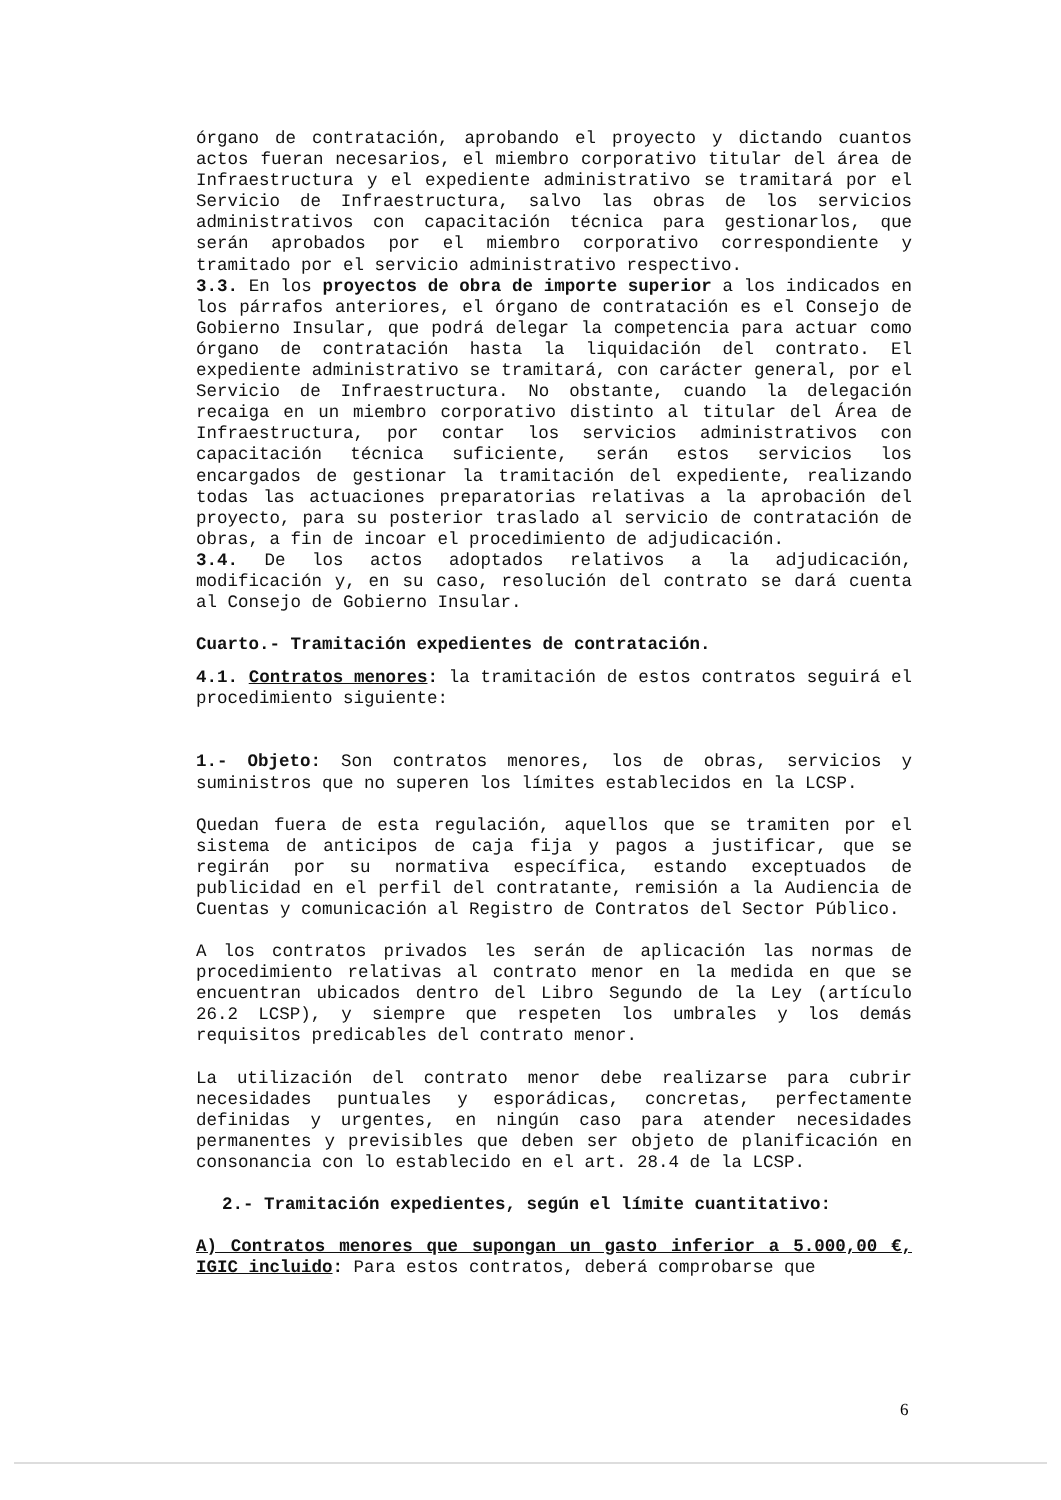órgano de contratación, aprobando el proyecto y dictando cuantos actos fueran necesarios, el miembro corporativo titular del área de Infraestructura y el expediente administrativo se tramitará por el Servicio de Infraestructura, salvo las obras de los servicios administrativos con capacitación técnica para gestionarlos, que serán aprobados por el miembro corporativo correspondiente y tramitado por el servicio administrativo respectivo.
3.3. En los proyectos de obra de importe superior a los indicados en los párrafos anteriores, el órgano de contratación es el Consejo de Gobierno Insular, que podrá delegar la competencia para actuar como órgano de contratación hasta la liquidación del contrato. El expediente administrativo se tramitará, con carácter general, por el Servicio de Infraestructura. No obstante, cuando la delegación recaiga en un miembro corporativo distinto al titular del Área de Infraestructura, por contar los servicios administrativos con capacitación técnica suficiente, serán estos servicios los encargados de gestionar la tramitación del expediente, realizando todas las actuaciones preparatorias relativas a la aprobación del proyecto, para su posterior traslado al servicio de contratación de obras, a fin de incoar el procedimiento de adjudicación.
3.4. De los actos adoptados relativos a la adjudicación, modificación y, en su caso, resolución del contrato se dará cuenta al Consejo de Gobierno Insular.
Cuarto.- Tramitación expedientes de contratación.
4.1. Contratos menores: la tramitación de estos contratos seguirá el procedimiento siguiente:
1.- Objeto: Son contratos menores, los de obras, servicios y suministros que no superen los límites establecidos en la LCSP.
Quedan fuera de esta regulación, aquellos que se tramiten por el sistema de anticipos de caja fija y pagos a justificar, que se regirán por su normativa específica, estando exceptuados de publicidad en el perfil del contratante, remisión a la Audiencia de Cuentas y comunicación al Registro de Contratos del Sector Público.
A los contratos privados les serán de aplicación las normas de procedimiento relativas al contrato menor en la medida en que se encuentran ubicados dentro del Libro Segundo de la Ley (artículo 26.2 LCSP), y siempre que respeten los umbrales y los demás requisitos predicables del contrato menor.
La utilización del contrato menor debe realizarse para cubrir necesidades puntuales y esporádicas, concretas, perfectamente definidas y urgentes, en ningún caso para atender necesidades permanentes y previsibles que deben ser objeto de planificación en consonancia con lo establecido en el art. 28.4 de la LCSP.
2.- Tramitación expedientes, según el límite cuantitativo:
A) Contratos menores que supongan un gasto inferior a 5.000,00 €, IGIC incluido: Para estos contratos, deberá comprobarse que
6